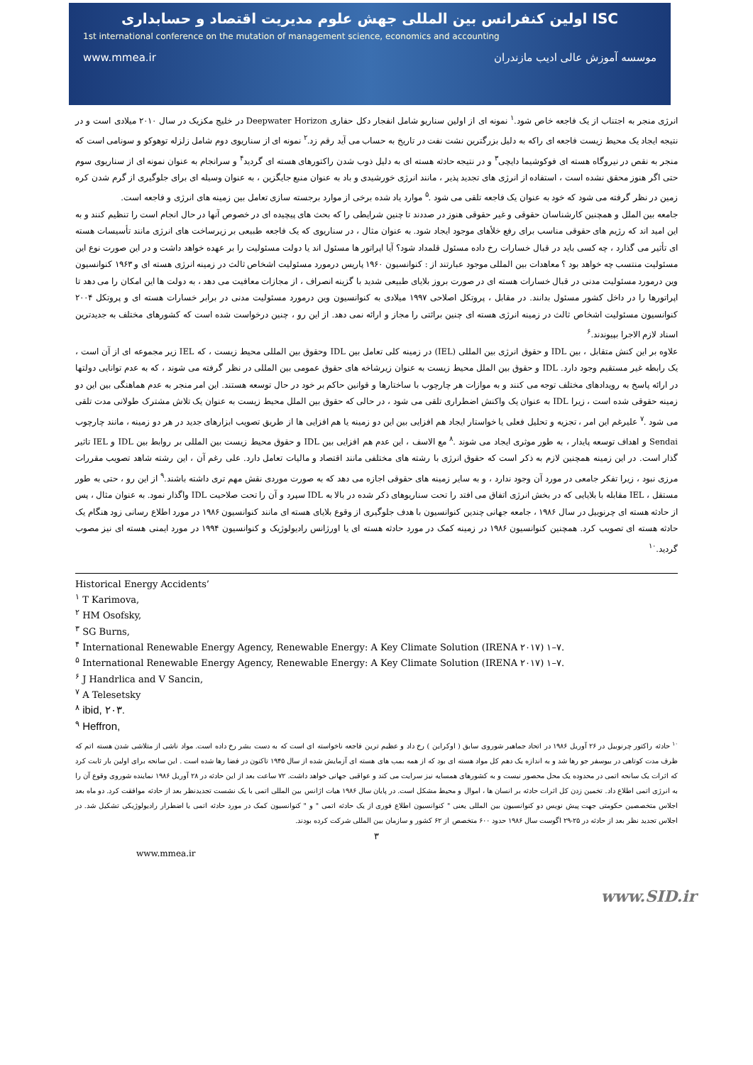ISC اولین کنفرانس بین المللی جهش علوم مدیریت اقتصاد و حسابداری
1st international conference on the mutation of management science, economics and accounting
www.mmea.ir موسسه آموزش عالی ادیب مازندران
انرژی منجر به اجتناب از یک فاجعه خاص شود.<sup>۱</sup> نمونه ای از اولین سناریو شامل انفجار دکل حفاری Deepwater Horizon در خلیج مکزیک در سال ۲۰۱۰ میلادی است و در نتیجه ایجاد یک محیط زیست فاجعه ای راکه به دلیل بزرگترین نشت نفت در تاریخ به حساب می آید رقم زد.<sup>۲</sup> نمونه ای از سناریوی دوم شامل زلزله توهوکو و سونامی است که منجر به نقص در نیروگاه هسته ای فوکوشیما دایچی<sup>۳</sup> و در نتیجه حادثه هسته ای به دلیل ذوب شدن راکتورهای هسته ای گردید<sup>۴</sup> و سرانجام به عنوان نمونه ای از سناریوی سوم حتی اگر هنوز محقق نشده است ، استفاده از انرژی های تجدید پذیر ، مانند انرژی خورشیدی و باد به عنوان منبع جایگزین ، به عنوان وسیله ای برای جلوگیری از گرم شدن کره زمین در نظر گرفته می شود که خود به عنوان یک فاجعه تلقی می شود .<sup>۵</sup> موارد یاد شده برخی از موارد برجسته سازی تعامل بین زمینه های انرژی و فاجعه است.
جامعه بین الملل و همچنین کارشناسان حقوقی و غیر حقوقی هنوز در صددند تا چنین شرایطی را که بحث های پیچیده ای در خصوص آنها در حال انجام است را تنظیم کنند و به این امید اند که رژیم های حقوقی مناسب برای رفع خلأهای موجود ایجاد شود. به عنوان مثال ، در سناریوی که یک فاجعه طبیعی بر زیرساخت های انرژی مانند تأسیسات هسته ای تأثیر می گذارد ، چه کسی باید در قبال خسارات رخ داده مسئول قلمداد شود؟ آیا اپراتور ها مسئول اند یا دولت مسئولیت را بر عهده خواهد داشت و در این صورت نوع این مسئولیت منتسب چه خواهد بود ؟ معاهدات بین المللی موجود عبارتند از : کنوانسیون ۱۹۶۰ پاریس درمورد مسئولیت اشخاص ثالث در زمینه انرژی هسته ای و ۱۹۶۳ کنوانسیون وین درمورد مسئولیت مدنی در قبال خسارات هسته ای در صورت بروز بلایای طبیعی شدید با گزینه انصراف ، از مجازات معافیت می دهد ، به دولت ها این امکان را می دهد تا اپراتورها را در داخل کشور مسئول بدانند. در مقابل ، پروتکل اصلاحی ۱۹۹۷ میلادی به کنوانسیون وین درمورد مسئولیت مدنی در برابر خسارات هسته ای و پروتکل ۲۰۰۴ کنوانسیون مسئولیت اشخاص ثالث در زمینه انرژی هسته ای چنین برائتی را مجاز و ارائه نمی دهد. از این رو ، چنین درخواست شده است که کشورهای مختلف به جدیدترین اسناد لازم الاجرا بپیوندند.<sup>۶</sup>
علاوه بر این کنش متقابل ، بین IDL و حقوق انرژی بین المللی (IEL) در زمینه کلی تعامل بین IDL وحقوق بین المللی محیط زیست ، که IEL زیر مجموعه ای از آن است ، یک رابطه غیر مستقیم وجود دارد. IDL و حقوق بین الملل محیط زیست به عنوان زیرشاخه های حقوق عمومی بین المللی در نظر گرفته می شوند ، که به عدم توانایی دولتها در ارائه پاسخ به رویدادهای مختلف توجه می کنند و به موازات هر چارچوب با ساختارها و قوانین حاکم بر خود در حال توسعه هستند. این امر منجر به عدم هماهنگی بین این دو زمینه حقوقی شده است ، زیرا IDL به عنوان یک واکنش اضطراری تلقی می شود ، در حالی که حقوق بین الملل محیط زیست به عنوان یک تلاش مشترک طولانی مدت تلقی می شود .<sup>۷</sup> علیرغم این امر ، تجزیه و تحلیل فعلی یا خواستار ایجاد هم افزایی بین این دو زمینه یا هم افزایی ها از طریق تصویب ابزارهای جدید در هر دو زمینه ، مانند چارچوب Sendai و اهداف توسعه پایدار ، به طور موثری ایجاد می شوند .<sup>۸</sup> مع الاسف ، این عدم هم افزایی بین IDL و حقوق محیط زیست بین المللی بر روابط بین IDL و IEL تاثیر گذار است. در این زمینه همچنین لازم به ذکر است که حقوق انرژی با رشته های مختلفی مانند اقتصاد و مالیات تعامل دارد. علی رغم آن ، این رشته شاهد تصویب مقررات مرزی نبود ، زیرا تفکر جامعی در مورد آن وجود ندارد ، و به سایر زمینه های حقوقی اجازه می دهد که به صورت موردی نقش مهم تری داشته باشند.<sup>۹</sup> از این رو ، حتی به طور مستقل ، IEL مقابله با بلایایی که در بخش انرژی اتفاق می افتد را تحت سناریوهای ذکر شده در بالا به IDL سپرد و آن را تحت صلاحیت IDL واگذار نمود. به عنوان مثال ، پس از حادثه هسته ای چرنوبیل در سال ۱۹۸۶ ، جامعه جهانی چندین کنوانسیون با هدف جلوگیری از وقوع بلایای هسته ای مانند کنوانسیون ۱۹۸۶ در مورد اطلاع رسانی زود هنگام یک حادثه هسته ای تصویب کرد. همچنین کنوانسیون ۱۹۸۶ در زمینه کمک در مورد حادثه هسته ای یا اورژانس رادیولوژیک و کنوانسیون ۱۹۹۴ در مورد ایمنی هسته ای نیز مصوب گردید.<sup>۱۰</sup>
Historical Energy Accidents’
<sup>۱</sup> T Karimova,
<sup>۲</sup> HM Osofsky,
<sup>۳</sup> SG Burns,
<sup>۴</sup> International Renewable Energy Agency, Renewable Energy: A Key Climate Solution (IRENA ۲۰۱۷) ۱–۷.
<sup>۵</sup> International Renewable Energy Agency, Renewable Energy: A Key Climate Solution (IRENA ۲۰۱۷) ۱–۷.
<sup>۶</sup> J Handrlica and V Sancin,
<sup>۷</sup> A Telesetsky
<sup>۸</sup> ibid, ۲۰۳.
<sup>۹</sup> Heffron,
<sup>۱۰</sup> حادثه راکتور چرنوبیل در ۲۶ آوریل ۱۹۸۶ در اتحاد جماهیر شوروی سابق ( اوکراین ) رخ داد و عظیم ترین فاجعه ناخواسته ای است که به دست بشر رخ داده است. مواد ناشی از متلاشی شدن هسته اتم که ظرف مدت کوتاهی در بیوسفر جو رها شد و به اندازه یک دهم کل مواد هسته ای بود که از همه بمب های هسته ای آزمایش شده از سال ۱۹۴۵ تاکنون در فضا رها شده است . این سانحه برای اولین بار ثابت کرد که اثرات یک سانحه اتمی در محدوده یک محل محصور نیست و به کشورهای همسایه نیز سرایت می کند و عواقبی جهانی خواهد داشت. ۷۲ ساعت بعد از این حادثه در ۲۸ آوریل ۱۹۸۶ نماینده شوروی وقوع آن را به انرژی اتمی اطلاع داد. تخمین زدن کل اثرات حادثه بر انسان ها ، اموال و محیط مشکل است. در پایان سال ۱۹۸۶ هیات اژانس بین المللی اتمی با یک نشست تجدیدنظر بعد از حادثه موافقت کرد. دو ماه بعد اجلاس متخصصین حکومتی جهت پیش نویس دو کنوانسیون بین المللی یعنی " کنوانسیون اطلاع فوری از یک حادثه اتمی " و " کنوانسیون کمک در مورد حادثه اتمی یا اضطرار رادیولوژیکی تشکیل شد. در اجلاس تجدید نظر بعد از حادثه در ۲۵-۲۹ اگوست سال ۱۹۸۶ حدود ۶۰۰ متخصص از ۶۲ کشور و سازمان بین المللی شرکت کرده بودند.
۳
www.mmea.ir
www.SID.ir